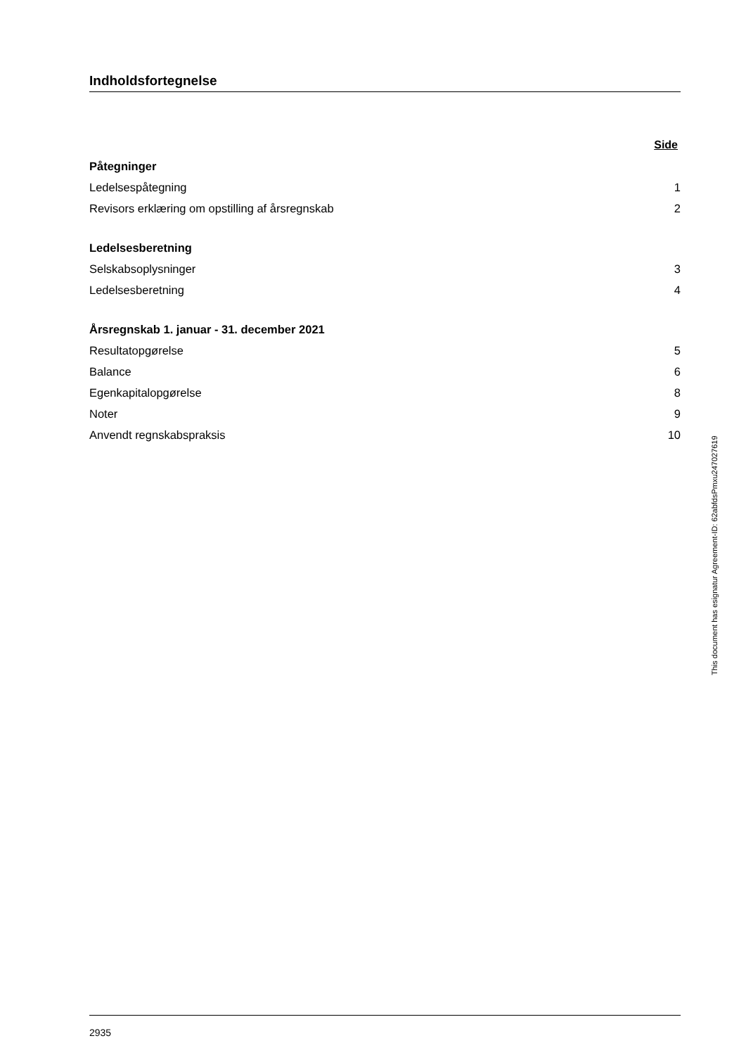Indholdsfortegnelse
| | Side |
| Påtegninger | |
| Ledelsespåtegning | 1 |
| Revisors erklæring om opstilling af årsregnskab | 2 |
| Ledelsesberetning | |
| Selskabsoplysninger | 3 |
| Ledelsesberetning | 4 |
| Årsregnskab 1. januar - 31. december 2021 | |
| Resultatopgørelse | 5 |
| Balance | 6 |
| Egenkapitalopgørelse | 8 |
| Noter | 9 |
| Anvendt regnskabspraksis | 10 |
2935
This document has esignatur Agreement-ID: 62abfdsPmxu247027619